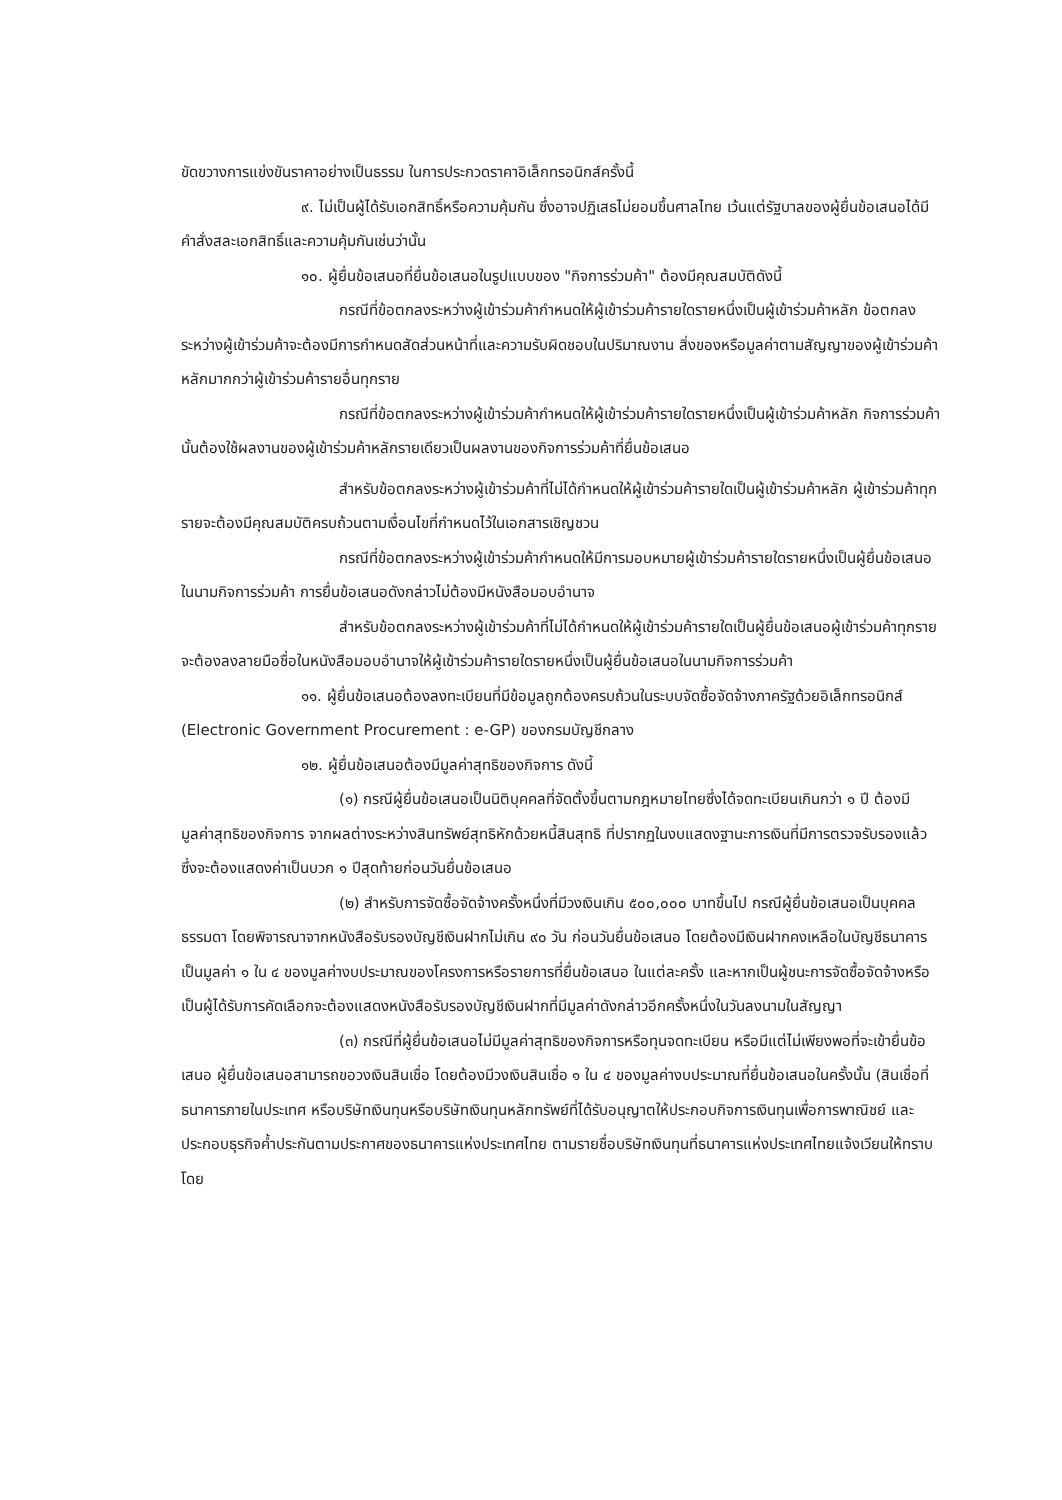ขัดขวางการแข่งขันราคาอย่างเป็นธรรม ในการประกวดราคาอิเล็กทรอนิกส์ครั้งนี้
๙. ไม่เป็นผู้ได้รับเอกสิทธิ์หรือความคุ้มกัน ซึ่งอาจปฏิเสธไม่ยอมขึ้นศาลไทย เว้นแต่รัฐบาลของผู้ยื่นข้อเสนอได้มีคำสั่งสละเอกสิทธิ์และความคุ้มกันเช่นว่านั้น
๑๐. ผู้ยื่นข้อเสนอที่ยื่นข้อเสนอในรูปแบบของ "กิจการร่วมค้า" ต้องมีคุณสมบัติดังนี้
กรณีที่ข้อตกลงระหว่างผู้เข้าร่วมค้ากำหนดให้ผู้เข้าร่วมค้ารายใดรายหนึ่งเป็นผู้เข้าร่วมค้าหลัก ข้อตกลงระหว่างผู้เข้าร่วมค้าจะต้องมีการกำหนดสัดส่วนหน้าที่และความรับผิดชอบในปริมาณงาน สิ่งของหรือมูลค่าตามสัญญาของผู้เข้าร่วมค้าหลักมากกว่าผู้เข้าร่วมค้ารายอื่นทุกราย
กรณีที่ข้อตกลงระหว่างผู้เข้าร่วมค้ากำหนดให้ผู้เข้าร่วมค้ารายใดรายหนึ่งเป็นผู้เข้าร่วมค้าหลัก กิจการร่วมค้านั้นต้องใช้ผลงานของผู้เข้าร่วมค้าหลักรายเดียวเป็นผลงานของกิจการร่วมค้าที่ยื่นข้อเสนอ
สำหรับข้อตกลงระหว่างผู้เข้าร่วมค้าที่ไม่ได้กำหนดให้ผู้เข้าร่วมค้ารายใดเป็นผู้เข้าร่วมค้าหลัก ผู้เข้าร่วมค้าทุกรายจะต้องมีคุณสมบัติครบถ้วนตามเงื่อนไขที่กำหนดไว้ในเอกสารเชิญชวน
กรณีที่ข้อตกลงระหว่างผู้เข้าร่วมค้ากำหนดให้มีการมอบหมายผู้เข้าร่วมค้ารายใดรายหนึ่งเป็นผู้ยื่นข้อเสนอ ในนามกิจการร่วมค้า การยื่นข้อเสนอดังกล่าวไม่ต้องมีหนังสือมอบอำนาจ
สำหรับข้อตกลงระหว่างผู้เข้าร่วมค้าที่ไม่ได้กำหนดให้ผู้เข้าร่วมค้ารายใดเป็นผู้ยื่นข้อเสนอผู้เข้าร่วมค้าทุกรายจะต้องลงลายมือชื่อในหนังสือมอบอำนาจให้ผู้เข้าร่วมค้ารายใดรายหนึ่งเป็นผู้ยื่นข้อเสนอในนามกิจการร่วมค้า
๑๑. ผู้ยื่นข้อเสนอต้องลงทะเบียนที่มีข้อมูลถูกต้องครบถ้วนในระบบจัดซื้อจัดจ้างภาครัฐด้วยอิเล็กทรอนิกส์ (Electronic Government Procurement : e-GP) ของกรมบัญชีกลาง
๑๒. ผู้ยื่นข้อเสนอต้องมีมูลค่าสุทธิของกิจการ ดังนี้
(๑) กรณีผู้ยื่นข้อเสนอเป็นนิติบุคคลที่จัดตั้งขึ้นตามกฎหมายไทยซึ่งได้จดทะเบียนเกินกว่า ๑ ปี ต้องมีมูลค่าสุทธิของกิจการ จากผลต่างระหว่างสินทรัพย์สุทธิหักด้วยหนี้สินสุทธิ ที่ปรากฏในงบแสดงฐานะการเงินที่มีการตรวจรับรองแล้ว ซึ่งจะต้องแสดงค่าเป็นบวก ๑ ปีสุดท้ายก่อนวันยื่นข้อเสนอ
(๒) สำหรับการจัดซื้อจัดจ้างครั้งหนึ่งที่มีวงเงินเกิน ๕๐๐,๐๐๐ บาทขึ้นไป กรณีผู้ยื่นข้อเสนอเป็นบุคคลธรรมดา โดยพิจารณาจากหนังสือรับรองบัญชีเงินฝากไม่เกิน ๙๐ วัน ก่อนวันยื่นข้อเสนอ โดยต้องมีเงินฝากคงเหลือในบัญชีธนาคารเป็นมูลค่า ๑ ใน ๔ ของมูลค่างบประมาณของโครงการหรือรายการที่ยื่นข้อเสนอ ในแต่ละครั้ง และหากเป็นผู้ชนะการจัดซื้อจัดจ้างหรือเป็นผู้ได้รับการคัดเลือกจะต้องแสดงหนังสือรับรองบัญชีเงินฝากที่มีมูลค่าดังกล่าวอีกครั้งหนึ่งในวันลงนามในสัญญา
(๓) กรณีที่ผู้ยื่นข้อเสนอไม่มีมูลค่าสุทธิของกิจการหรือทุนจดทะเบียน หรือมีแต่ไม่เพียงพอที่จะเข้ายื่นข้อเสนอ ผู้ยื่นข้อเสนอสามารถขอวงเงินสินเชื่อ โดยต้องมีวงเงินสินเชื่อ ๑ ใน ๔ ของมูลค่างบประมาณที่ยื่นข้อเสนอในครั้งนั้น (สินเชื่อที่ธนาคารภายในประเทศ หรือบริษัทเงินทุนหรือบริษัทเงินทุนหลักทรัพย์ที่ได้รับอนุญาตให้ประกอบกิจการเงินทุนเพื่อการพาณิชย์ และประกอบธุรกิจค้ำประกันตามประกาศของธนาคารแห่งประเทศไทย ตามรายชื่อบริษัทเงินทุนที่ธนาคารแห่งประเทศไทยแจ้งเวียนให้ทราบ โดย